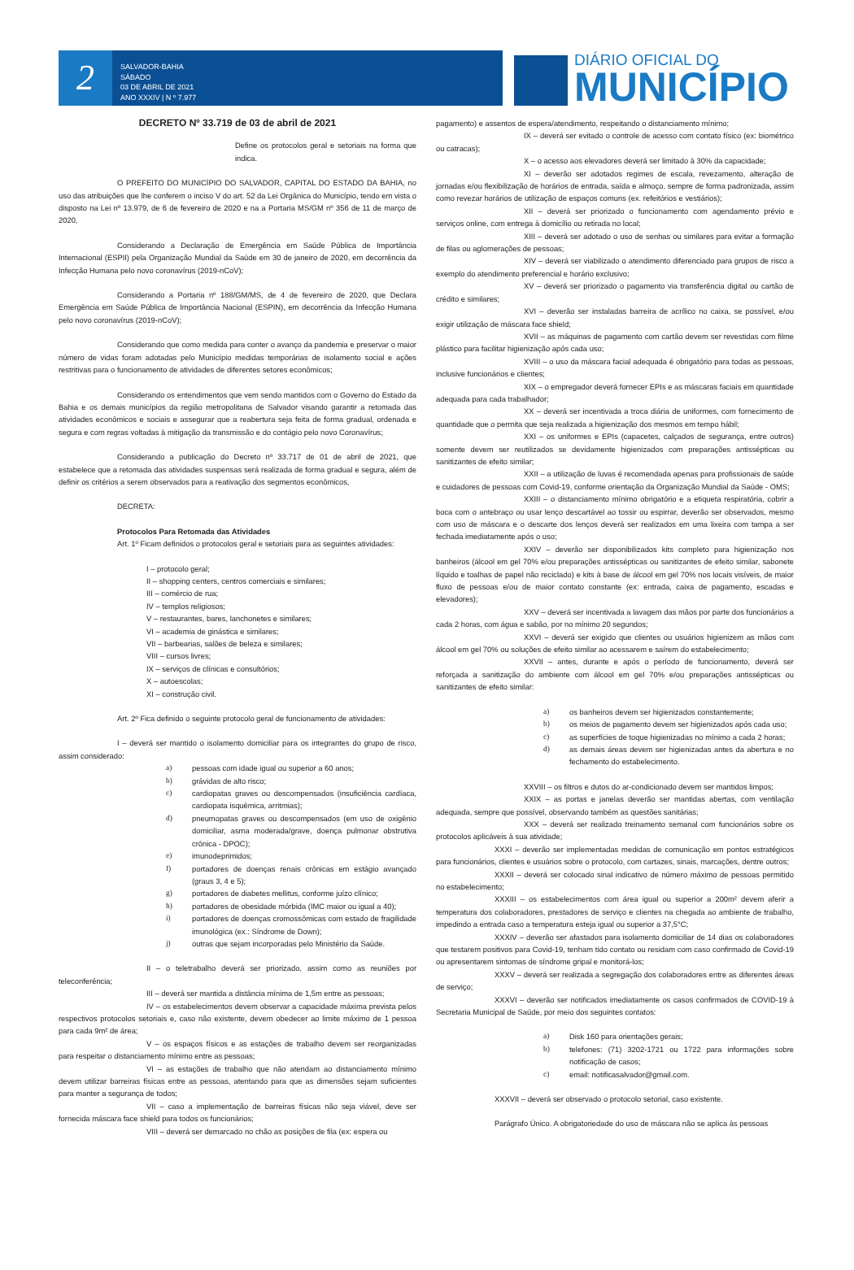2
SALVADOR-BAHIA
SÁBADO
03 DE ABRIL DE 2021
ANO XXXIV | N º 7.977
DIÁRIO OFICIAL DO
MUNICÍPIO
DECRETO Nº 33.719 de 03 de abril de 2021
Define os protocolos geral e setoriais na forma que indica.
O PREFEITO DO MUNICÍPIO DO SALVADOR, CAPITAL DO ESTADO DA BAHIA, no uso das atribuições que lhe conferem o inciso V do art. 52 da Lei Orgânica do Município, tendo em vista o disposto na Lei nº 13.979, de 6 de fevereiro de 2020 e na a Portaria MS/GM nº 356 de 11 de março de 2020,
Considerando a Declaração de Emergência em Saúde Pública de Importância Internacional (ESPII) pela Organização Mundial da Saúde em 30 de janeiro de 2020, em decorrência da Infecção Humana pelo novo coronavírus (2019-nCoV);
Considerando a Portaria nº 188/GM/MS, de 4 de fevereiro de 2020, que Declara Emergência em Saúde Pública de Importância Nacional (ESPIN), em decorrência da Infecção Humana pelo novo coronavírus (2019-nCoV);
Considerando que como medida para conter o avanço da pandemia e preservar o maior número de vidas foram adotadas pelo Município medidas temporárias de isolamento social e ações restritivas para o funcionamento de atividades de diferentes setores econômicos;
Considerando os entendimentos que vem sendo mantidos com o Governo do Estado da Bahia e os demais municípios da região metropolitana de Salvador visando garantir a retomada das atividades econômicos e sociais e assegurar que a reabertura seja feita de forma gradual, ordenada e segura e com regras voltadas à mitigação da transmissão e do contágio pelo novo Coronavírus;
Considerando a publicação do Decreto nº 33.717 de 01 de abril de 2021, que estabelece que a retomada das atividades suspensas será realizada de forma gradual e segura, além de definir os critérios a serem observados para a reativação dos segmentos econômicos,
DECRETA:
Protocolos Para Retomada das Atividades
Art. 1º Ficam definidos o protocolos geral e setoriais para as seguintes atividades:
I – protocolo geral;
II – shopping centers, centros comerciais e similares;
III – comércio de rua;
IV – templos religiosos;
V – restaurantes, bares, lanchonetes e similares;
VI – academia de ginástica e similares;
VII – barbearias, salões de beleza e similares;
VIII – cursos livres;
IX – serviços de clínicas e consultórios;
X – autoescolas;
XI – construção civil.
Art. 2º Fica definido o seguinte protocolo geral de funcionamento de atividades:
I – deverá ser mantido o isolamento domiciliar para os integrantes do grupo de risco, assim considerado:
a) pessoas com idade igual ou superior a 60 anos;
b) grávidas de alto risco;
c) cardiopatas graves ou descompensados (insuficiência cardíaca, cardiopata isquêmica, arritmias);
d) pneumopatas graves ou descompensados (em uso de oxigênio domiciliar, asma moderada/grave, doença pulmonar obstrutiva crônica - DPOC);
e) imunodeprimidos;
f) portadores de doenças renais crônicas em estágio avançado (graus 3, 4 e 5);
g) portadores de diabetes mellitus, conforme juízo clínico;
h) portadores de obesidade mórbida (IMC maior ou igual a 40);
i) portadores de doenças cromossômicas com estado de fragilidade imunológica (ex.: Síndrome de Down);
j) outras que sejam incorporadas pelo Ministério da Saúde.
II – o teletrabalho deverá ser priorizado, assim como as reuniões por teleconferência;
III – deverá ser mantida a distância mínima de 1,5m entre as pessoas;
IV – os estabelecimentos devem observar a capacidade máxima prevista pelos respectivos protocolos setoriais e, caso não existente, devem obedecer ao limite máximo de 1 pessoa para cada 9m² de área;
V – os espaços físicos e as estações de trabalho devem ser reorganizadas para respeitar o distanciamento mínimo entre as pessoas;
VI – as estações de trabalho que não atendam ao distanciamento mínimo devem utilizar barreiras físicas entre as pessoas, atentando para que as dimensões sejam suficientes para manter a segurança de todos;
VII – caso a implementação de barreiras físicas não seja viável, deve ser fornecida máscara face shield para todos os funcionários;
VIII – deverá ser demarcado no chão as posições de fila (ex: espera ou
pagamento) e assentos de espera/atendimento, respeitando o distanciamento mínimo;
IX – deverá ser evitado o controle de acesso com contato físico (ex: biométrico ou catracas);
X – o acesso aos elevadores deverá ser limitado à 30% da capacidade;
XI – deverão ser adotados regimes de escala, revezamento, alteração de jornadas e/ou flexibilização de horários de entrada, saída e almoço, sempre de forma padronizada, assim como revezar horários de utilização de espaços comuns (ex. refeitórios e vestiários);
XII – deverá ser priorizado o funcionamento com agendamento prévio e serviços online, com entrega à domicílio ou retirada no local;
XIII – deverá ser adotado o uso de senhas ou similares para evitar a formação de filas ou aglomerações de pessoas;
XIV – deverá ser viabilizado o atendimento diferenciado para grupos de risco a exemplo do atendimento preferencial e horário exclusivo;
XV – deverá ser priorizado o pagamento via transferência digital ou cartão de crédito e similares;
XVI – deverão ser instaladas barreira de acrílico no caixa, se possível, e/ou exigir utilização de máscara face shield;
XVII – as máquinas de pagamento com cartão devem ser revestidas com filme plástico para facilitar higienização após cada uso;
XVIII – o uso da máscara facial adequada é obrigatório para todas as pessoas, inclusive funcionários e clientes;
XIX – o empregador deverá fornecer EPIs e as máscaras faciais em quantidade adequada para cada trabalhador;
XX – deverá ser incentivada a troca diária de uniformes, com fornecimento de quantidade que o permita que seja realizada a higienização dos mesmos em tempo hábil;
XXI – os uniformes e EPIs (capacetes, calçados de segurança, entre outros) somente devem ser reutilizados se devidamente higienizados com preparações antissépticas ou sanitizantes de efeito similar;
XXII – a utilização de luvas é recomendada apenas para profissionais de saúde e cuidadores de pessoas com Covid-19, conforme orientação da Organização Mundial da Saúde - OMS;
XXIII – o distanciamento mínimo obrigatório e a etiqueta respiratória, cobrir a boca com o antebraço ou usar lenço descartável ao tossir ou espirrar, deverão ser observados, mesmo com uso de máscara e o descarte dos lenços deverá ser realizados em uma lixeira com tampa a ser fechada imediatamente após o uso;
XXIV – deverão ser disponibilizados kits completo para higienização nos banheiros (álcool em gel 70% e/ou preparações antissépticas ou sanitizantes de efeito similar, sabonete líquido e toalhas de papel não reciclado) e kits à base de álcool em gel 70% nos locais visíveis, de maior fluxo de pessoas e/ou de maior contato constante (ex: entrada, caixa de pagamento, escadas e elevadores);
XXV – deverá ser incentivada a lavagem das mãos por parte dos funcionários a cada 2 horas, com água e sabão, por no mínimo 20 segundos;
XXVI – deverá ser exigido que clientes ou usuários higienizem as mãos com álcool em gel 70% ou soluções de efeito similar ao acessarem e saírem do estabelecimento;
XXVII – antes, durante e após o período de funcionamento, deverá ser reforçada a sanitização do ambiente com álcool em gel 70% e/ou preparações antissépticas ou sanitizantes de efeito similar:
a) os banheiros devem ser higienizados constantemente;
b) os meios de pagamento devem ser higienizados após cada uso;
c) as superfícies de toque higienizadas no mínimo a cada 2 horas;
d) as demais áreas devem ser higienizadas antes da abertura e no fechamento do estabelecimento.
XXVIII – os filtros e dutos do ar-condicionado devem ser mantidos limpos;
XXIX – as portas e janelas deverão ser mantidas abertas, com ventilação adequada, sempre que possível, observando também as questões sanitárias;
XXX – deverá ser realizado treinamento semanal com funcionários sobre os protocolos aplicáveis à sua atividade;
XXXI – deverão ser implementadas medidas de comunicação em pontos estratégicos para funcionários, clientes e usuários sobre o protocolo, com cartazes, sinais, marcações, dentre outros;
XXXII – deverá ser colocado sinal indicativo de número máximo de pessoas permitido no estabelecimento;
XXXIII – os estabelecimentos com área igual ou superior a 200m² devem aferir a temperatura dos colaboradores, prestadores de serviço e clientes na chegada ao ambiente de trabalho, impedindo a entrada caso a temperatura esteja igual ou superior a 37,5°C;
XXXIV – deverão ser afastados para isolamento domiciliar de 14 dias os colaboradores que testarem positivos para Covid-19, tenham tido contato ou residam com caso confirmado de Covid-19 ou apresentarem sintomas de síndrome gripal e monitorá-los;
XXXV – deverá ser realizada a segregação dos colaboradores entre as diferentes áreas de serviço;
XXXVI – deverão ser notificados imediatamente os casos confirmados de COVID-19 à Secretaria Municipal de Saúde, por meio dos seguintes contatos:
a) Disk 160 para orientações gerais;
b) telefones: (71) 3202-1721 ou 1722 para informações sobre notificação de casos;
c) email: notificasalvador@gmail.com.
XXXVII – deverá ser observado o protocolo setorial, caso existente.
Parágrafo Único. A obrigatoriedade do uso de máscara não se aplica às pessoas